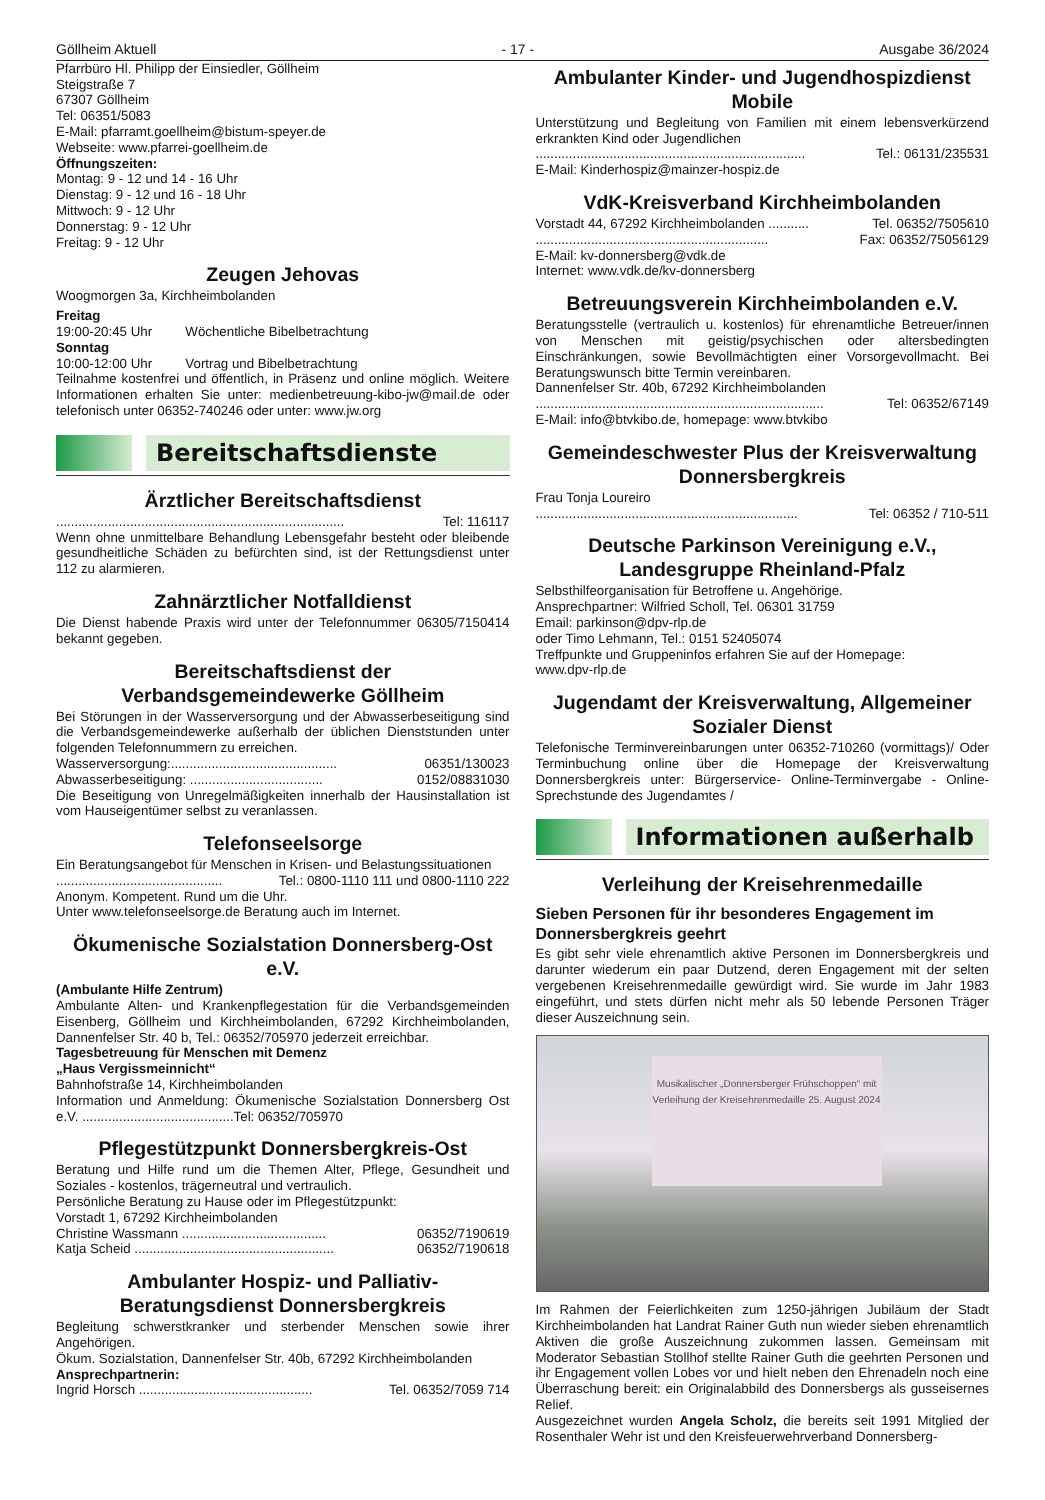Göllheim Aktuell - 17 - Ausgabe 36/2024
Pfarrbüro Hl. Philipp der Einsiedler, Göllheim
Steigstraße 7
67307 Göllheim
Tel: 06351/5083
E-Mail: pfarramt.goellheim@bistum-speyer.de
Webseite: www.pfarrei-goellheim.de
Öffnungszeiten:
Montag: 9 - 12 und 14 - 16 Uhr
Dienstag: 9 - 12 und 16 - 18 Uhr
Mittwoch: 9 - 12 Uhr
Donnerstag: 9 - 12 Uhr
Freitag: 9 - 12 Uhr
Zeugen Jehovas
Woogmorgen 3a, Kirchheimbolanden
Freitag
19:00-20:45 Uhr Wöchentliche Bibelbetrachtung
Sonntag
10:00-12:00 Uhr Vortrag und Bibelbetrachtung
Teilnahme kostenfrei und öffentlich, in Präsenz und online möglich. Weitere Informationen erhalten Sie unter: medienbetreuung-kibo-jw@mail.de oder telefonisch unter 06352-740246 oder unter: www.jw.org
Bereitschaftsdienste
Ärztlicher Bereitschaftsdienst
.............................................................................. Tel: 116117
Wenn ohne unmittelbare Behandlung Lebensgefahr besteht oder bleibende gesundheitliche Schäden zu befürchten sind, ist der Rettungsdienst unter 112 zu alarmieren.
Zahnärztlicher Notfalldienst
Die Dienst habende Praxis wird unter der Telefonnummer 06305/7150414 bekannt gegeben.
Bereitschaftsdienst der Verbandsgemeindewerke Göllheim
Bei Störungen in der Wasserversorgung und der Abwasserbeseitigung sind die Verbandsgemeindewerke außerhalb der üblichen Dienststunden unter folgenden Telefonnummern zu erreichen.
Wasserversorgung:............................................. 06351/130023
Abwasserbeseitigung: .................................... 0152/08831030
Die Beseitigung von Unregelmäßigkeiten innerhalb der Hausinstallation ist vom Hauseigentümer selbst zu veranlassen.
Telefonseelsorge
Ein Beratungsangebot für Menschen in Krisen- und Belastungssituationen
............................................. Tel.: 0800-1110 111 und 0800-1110 222
Anonym. Kompetent. Rund um die Uhr.
Unter www.telefonseelsorge.de Beratung auch im Internet.
Ökumenische Sozialstation Donnersberg-Ost e.V.
(Ambulante Hilfe Zentrum)
Ambulante Alten- und Krankenpflegestation für die Verbandsgemeinden Eisenberg, Göllheim und Kirchheimbolanden, 67292 Kirchheimbolanden, Dannenfelser Str. 40 b, Tel.: 06352/705970 jederzeit erreichbar.
Tagesbetreuung für Menschen mit Demenz
„Haus Vergissmeinnicht“
Bahnhofstraße 14, Kirchheimbolanden
Information und Anmeldung: Ökumenische Sozialstation Donnersberg Ost e.V. .........................................Tel: 06352/705970
Pflegestützpunkt Donnersbergkreis-Ost
Beratung und Hilfe rund um die Themen Alter, Pflege, Gesundheit und Soziales - kostenlos, trägerneutral und vertraulich.
Persönliche Beratung zu Hause oder im Pflegestützpunkt:
Vorstadt 1, 67292 Kirchheimbolanden
Christine Wassmann ....................................... 06352/7190619
Katja Scheid ...................................................... 06352/7190618
Ambulanter Hospiz- und Palliativ-Beratungsdienst Donnersbergkreis
Begleitung schwerstkranker und sterbender Menschen sowie ihrer Angehörigen.
Ökum. Sozialstation, Dannenfelser Str. 40b, 67292 Kirchheimbolanden
Ansprechpartnerin:
Ingrid Horsch ............................................... Tel. 06352/7059 714
Ambulanter Kinder- und Jugendhospizdienst Mobile
Unterstützung und Begleitung von Familien mit einem lebensverkürzend erkrankten Kind oder Jugendlichen
......................................................................... Tel.: 06131/235531
E-Mail: Kinderhospiz@mainzer-hospiz.de
VdK-Kreisverband Kirchheimbolanden
Vorstadt 44, 67292 Kirchheimbolanden ........... Tel. 06352/7505610
............................................................... Fax: 06352/75056129
E-Mail: kv-donnersberg@vdk.de
Internet: www.vdk.de/kv-donnersberg
Betreuungsverein Kirchheimbolanden e.V.
Beratungsstelle (vertraulich u. kostenlos) für ehrenamtliche Betreuer/innen von Menschen mit geistig/psychischen oder altersbedingten Einschränkungen, sowie Bevollmächtigten einer Vorsorgevollmacht. Bei Beratungswunsch bitte Termin vereinbaren.
Dannenfelser Str. 40b, 67292 Kirchheimbolanden
.............................................................................. Tel: 06352/67149
E-Mail: info@btvkibo.de, homepage: www.btvkibo
Gemeindeschwester Plus der Kreisverwaltung Donnersbergkreis
Frau Tonja Loureiro
....................................................................... Tel: 06352 / 710-511
Deutsche Parkinson Vereinigung e.V., Landesgruppe Rheinland-Pfalz
Selbsthilfeorganisation für Betroffene u. Angehörige.
Ansprechpartner: Wilfried Scholl, Tel. 06301 31759
Email: parkinson@dpv-rlp.de
oder Timo Lehmann, Tel.: 0151 52405074
Treffpunkte und Gruppeninfos erfahren Sie auf der Homepage:
www.dpv-rlp.de
Jugendamt der Kreisverwaltung, Allgemeiner Sozialer Dienst
Telefonische Terminvereinbarungen unter 06352-710260 (vormittags)/ Oder Terminbuchung online über die Homepage der Kreisverwaltung Donnersbergkreis unter: Bürgerservice- Online-Terminvergabe - Online-Sprechstunde des Jugendamtes /
Informationen außerhalb
Verleihung der Kreisehrenmedaille
Sieben Personen für ihr besonderes Engagement im Donnersbergkreis geehrt
Es gibt sehr viele ehrenamtlich aktive Personen im Donnersbergkreis und darunter wiederum ein paar Dutzend, deren Engagement mit der selten vergebenen Kreisehrenmedaille gewürdigt wird. Sie wurde im Jahr 1983 eingeführt, und stets dürfen nicht mehr als 50 lebende Personen Träger dieser Auszeichnung sein.
Musikalischer „Donnersberger Frühschoppen“ mit Verleihung der Kreisehrenmedaille 25. August 2024
Im Rahmen der Feierlichkeiten zum 1250-jährigen Jubiläum der Stadt Kirchheimbolanden hat Landrat Rainer Guth nun wieder sieben ehrenamtlich Aktiven die große Auszeichnung zukommen lassen. Gemeinsam mit Moderator Sebastian Stollhof stellte Rainer Guth die geehrten Personen und ihr Engagement vollen Lobes vor und hielt neben den Ehrenadeln noch eine Überraschung bereit: ein Originalabbild des Donnersbergs als gusseisernes Relief.
Ausgezeichnet wurden Angela Scholz, die bereits seit 1991 Mitglied der Rosenthaler Wehr ist und den Kreisfeuerwehrverband Donnersberg-